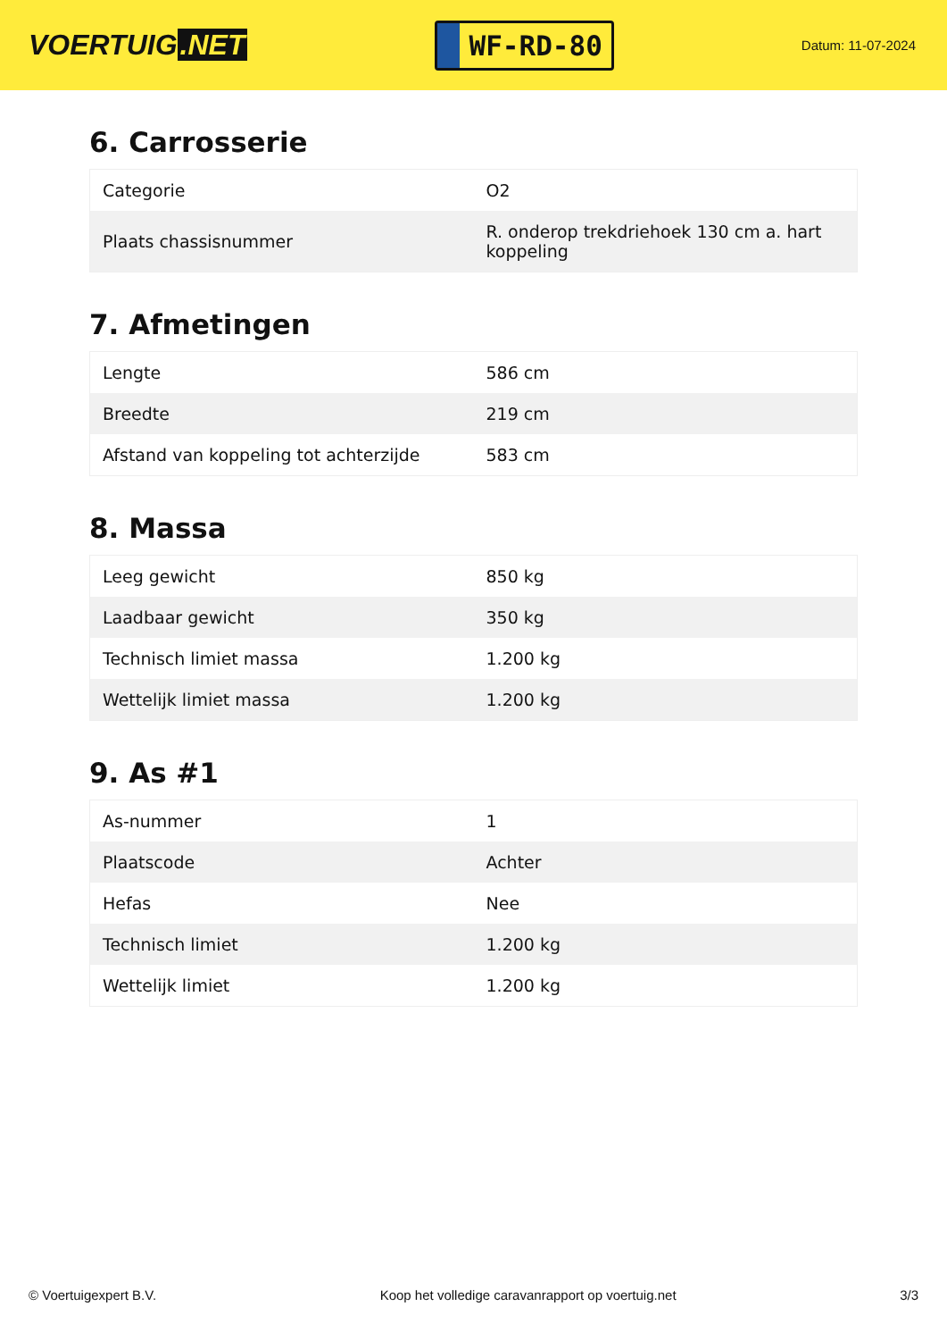VOERTUIG.NET
WF-RD-80
Datum: 11-07-2024
6. Carrosserie
| Categorie | O2 |
| Plaats chassisnummer | R. onderop trekdriehoek 130 cm a. hart koppeling |
7. Afmetingen
| Lengte | 586 cm |
| Breedte | 219 cm |
| Afstand van koppeling tot achterzijde | 583 cm |
8. Massa
| Leeg gewicht | 850 kg |
| Laadbaar gewicht | 350 kg |
| Technisch limiet massa | 1.200 kg |
| Wettelijk limiet massa | 1.200 kg |
9. As #1
| As-nummer | 1 |
| Plaatscode | Achter |
| Hefas | Nee |
| Technisch limiet | 1.200 kg |
| Wettelijk limiet | 1.200 kg |
© Voertuigexpert B.V. Koop het volledige caravanrapport op voertuig.net 3/3